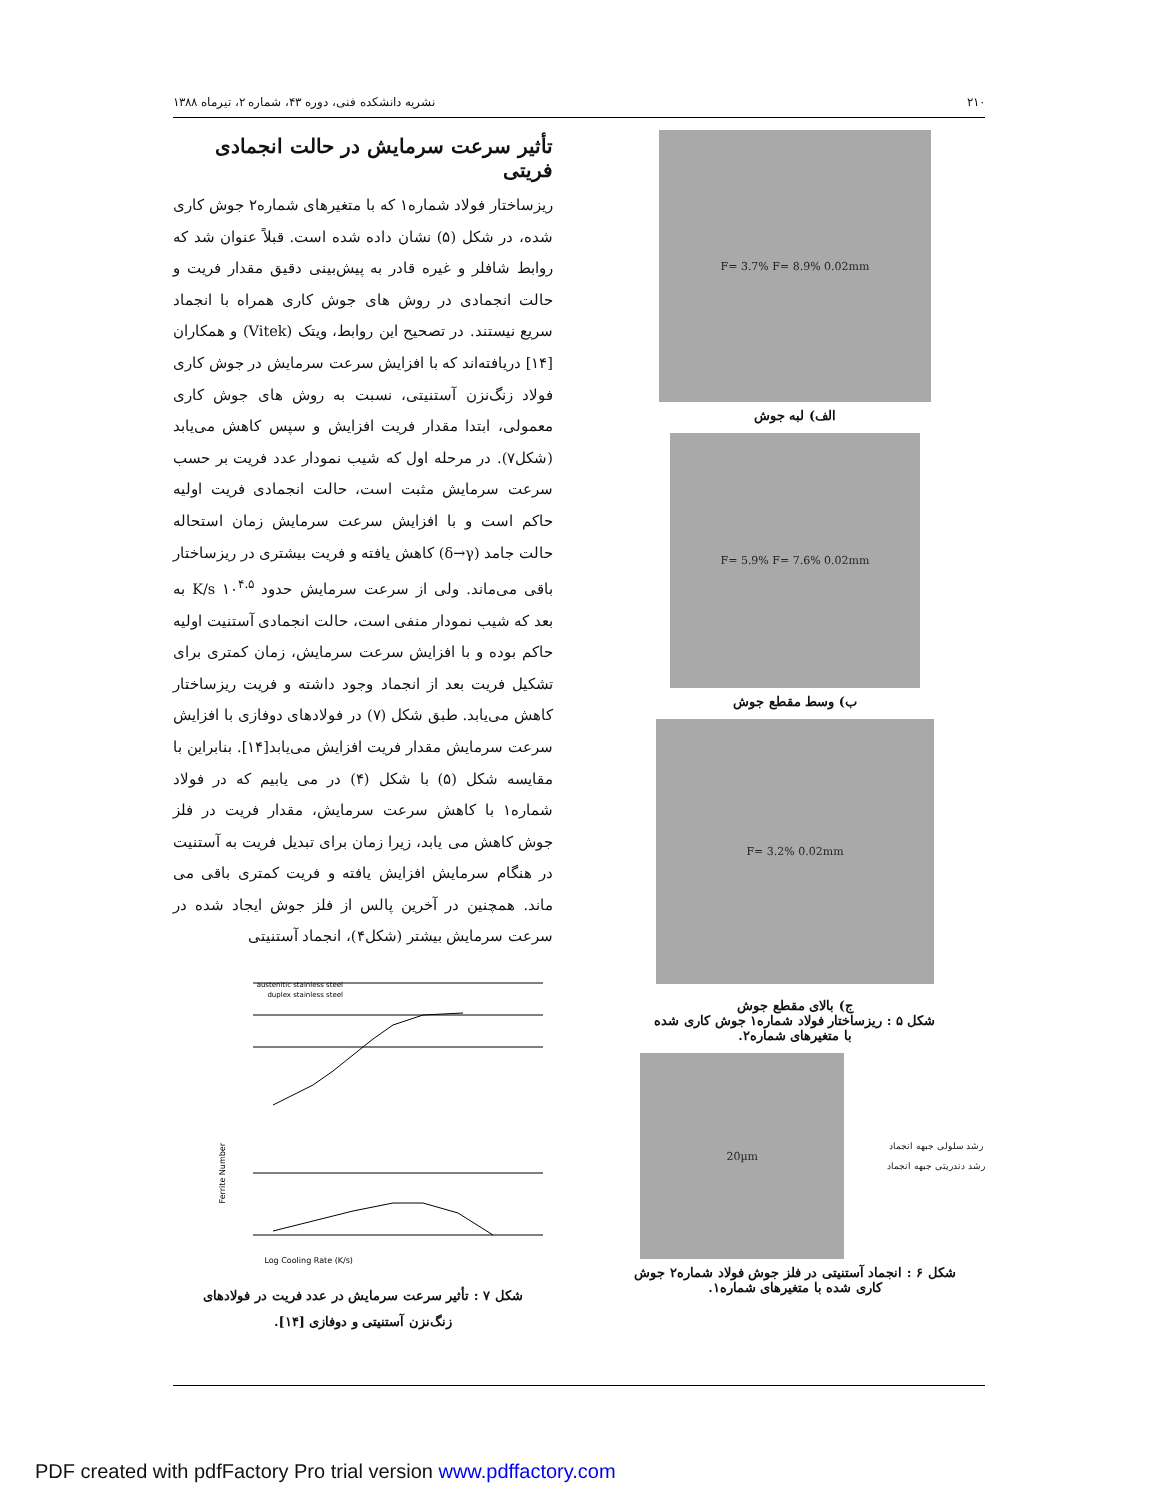۲۱۰ نشریه دانشکده فنی، دوره ۴۳، شماره ۲، تیرماه ۱۳۸۸
F= 3.7% F= 8.9% 0.02mm
الف) لبه جوش
F= 5.9% F= 7.6% 0.02mm
ب) وسط مقطع جوش
F= 3.2% 0.02mm
ج) بالای مقطع جوش
شکل ۵ : ریزساختار فولاد شماره۱ جوش کاری شده
با متغیرهای شماره۲.
20µm
رشد سلولی جبهه انجماد
رشد دندریتی جبهه انجماد
شکل ۶ : انجماد آستنیتی در فلز جوش فولاد شماره۲ جوش
کاری شده با متغیرهای شماره۱.
تأثیر سرعت سرمایش در حالت انجمادی فریتی
ریزساختار فولاد شماره۱ که با متغیرهای شماره۲ جوش کاری شده، در شکل (۵) نشان داده شده است. قبلاً عنوان شد که روابط شافلر و غیره قادر به پیش‌بینی دقیق مقدار فریت و حالت انجمادی در روش های جوش کاری همراه با انجماد سریع نیستند. در تصحیح این روابط، ویتک (Vitek) و همکاران [۱۴] دریافته‌اند که با افزایش سرعت سرمایش در جوش کاری فولاد زنگ‌نزن آستنیتی، نسبت به روش های جوش کاری معمولی، ابتدا مقدار فریت افزایش و سپس کاهش می‌یابد (شکل۷). در مرحله اول که شیب نمودار عدد فریت بر حسب سرعت سرمایش مثبت است، حالت انجمادی فریت اولیه حاکم است و با افزایش سرعت سرمایش زمان استحاله حالت جامد (δ→γ) کاهش یافته و فریت بیشتری در ریزساختار باقی می‌ماند. ولی از سرعت سرمایش حدود ۱۰<sup>۴.۵</sup> K/s به بعد که شیب نمودار منفی است، حالت انجمادی آستنیت اولیه حاکم بوده و با افزایش سرعت سرمایش، زمان کمتری برای تشکیل فریت بعد از انجماد وجود داشته و فریت ریزساختار کاهش می‌یابد. طبق شکل (۷) در فولادهای دوفازی با افزایش سرعت سرمایش مقدار فریت افزایش می‌یابد[۱۴]. بنابراین با مقایسه شکل (۵) با شکل (۴) در می یابیم که در فولاد شماره۱ با کاهش سرعت سرمایش، مقدار فریت در فلز جوش کاهش می یابد، زیرا زمان برای تبدیل فریت به آستنیت در هنگام سرمایش افزایش یافته و فریت کمتری باقی می ماند. همچنین در آخرین پالس از فلز جوش ایجاد شده در سرعت سرمایش بیشتر (شکل۴)، انجماد آستنیتی
austenitic stainless steel
duplex stainless steel
Log Cooling Rate (K/s)
Ferrite Number
شکل ۷ : تأثیر سرعت سرمایش در عدد فریت در فولادهای
زنگ‌نزن آستنیتی و دوفازی [۱۴].
PDF created with pdfFactory Pro trial version www.pdffactory.com